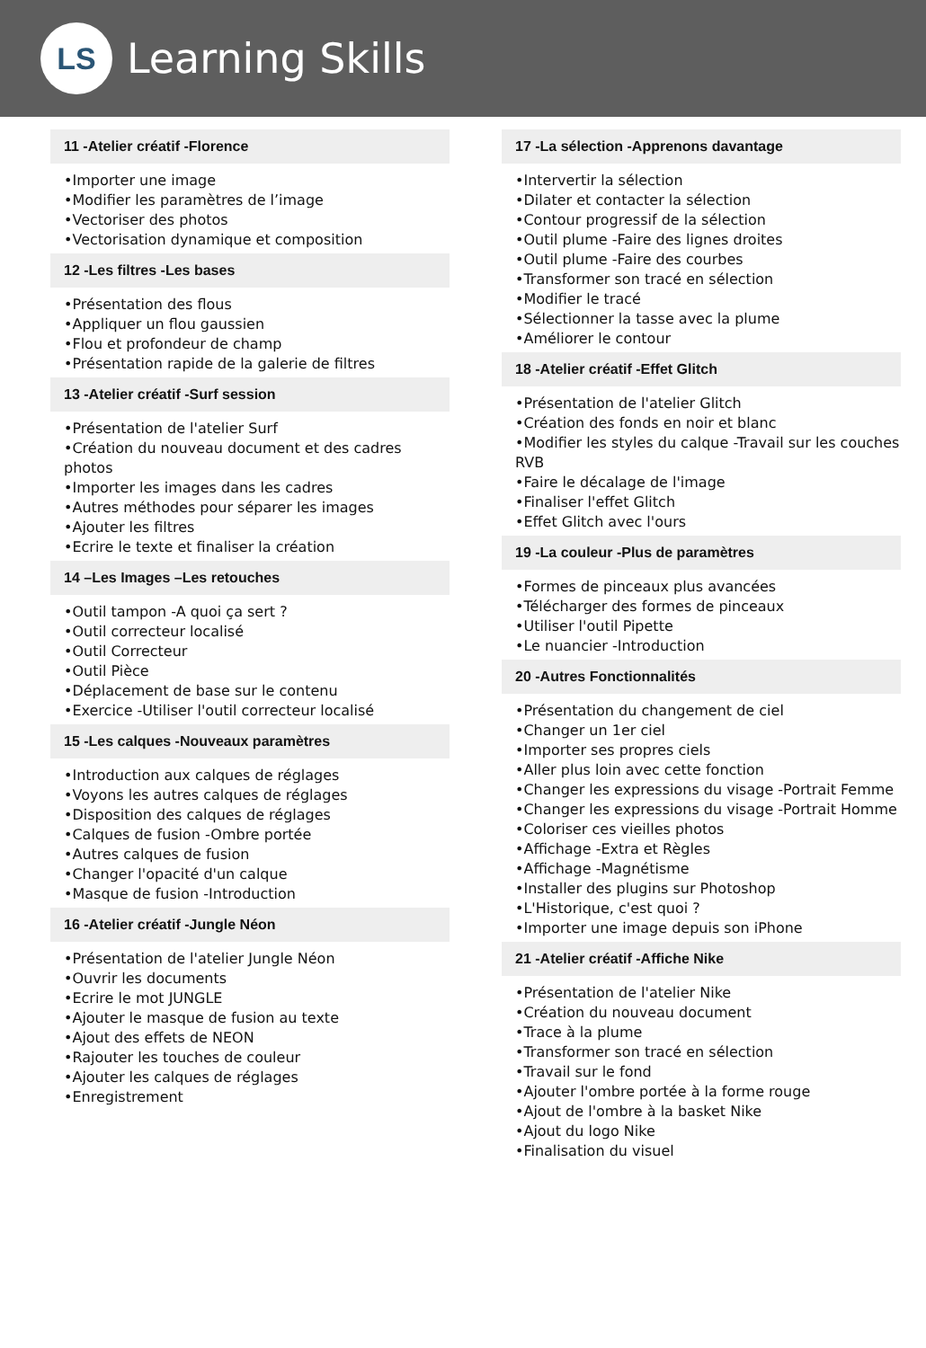LS
Learning Skills
11 -Atelier créatif -Florence
•Importer une image
•Modifier les paramètres de l’image
•Vectoriser des photos
•Vectorisation dynamique et composition
12 -Les filtres -Les bases
•Présentation des flous
•Appliquer un flou gaussien
•Flou et profondeur de champ
•Présentation rapide de la galerie de filtres
13 -Atelier créatif -Surf session
•Présentation de l'atelier Surf
•Création du nouveau document et des cadres photos
•Importer les images dans les cadres
•Autres méthodes pour séparer les images
•Ajouter les filtres
•Ecrire le texte et finaliser la création
14 –Les Images –Les retouches
•Outil tampon -A quoi ça sert ?
•Outil correcteur localisé
•Outil Correcteur
•Outil Pièce
•Déplacement de base sur le contenu
•Exercice -Utiliser l'outil correcteur localisé
15 -Les calques -Nouveaux paramètres
•Introduction aux calques de réglages
•Voyons les autres calques de réglages
•Disposition des calques de réglages
•Calques de fusion -Ombre portée
•Autres calques de fusion
•Changer l'opacité d'un calque
•Masque de fusion -Introduction
16 -Atelier créatif -Jungle Néon
•Présentation de l'atelier Jungle Néon
•Ouvrir les documents
•Ecrire le mot JUNGLE
•Ajouter le masque de fusion au texte
•Ajout des effets de NEON
•Rajouter les touches de couleur
•Ajouter les calques de réglages
•Enregistrement
17 -La sélection -Apprenons davantage
•Intervertir la sélection
•Dilater et contacter la sélection
•Contour progressif de la sélection
•Outil plume -Faire des lignes droites
•Outil plume -Faire des courbes
•Transformer son tracé en sélection
•Modifier le tracé
•Sélectionner la tasse avec la plume
•Améliorer le contour
18 -Atelier créatif -Effet Glitch
•Présentation de l'atelier Glitch
•Création des fonds en noir et blanc
•Modifier les styles du calque -Travail sur les couches RVB
•Faire le décalage de l'image
•Finaliser l'effet Glitch
•Effet Glitch avec l'ours
19 -La couleur -Plus de paramètres
•Formes de pinceaux plus avancées
•Télécharger des formes de pinceaux
•Utiliser l'outil Pipette
•Le nuancier -Introduction
20 -Autres Fonctionnalités
•Présentation du changement de ciel
•Changer un 1er ciel
•Importer ses propres ciels
•Aller plus loin avec cette fonction
•Changer les expressions du visage -Portrait Femme
•Changer les expressions du visage -Portrait Homme
•Coloriser ces vieilles photos
•Affichage -Extra et Règles
•Affichage -Magnétisme
•Installer des plugins sur Photoshop
•L'Historique, c'est quoi ?
•Importer une image depuis son iPhone
21 -Atelier créatif -Affiche Nike
•Présentation de l'atelier Nike
•Création du nouveau document
•Trace à la plume
•Transformer son tracé en sélection
•Travail sur le fond
•Ajouter l'ombre portée à la forme rouge
•Ajout de l'ombre à la basket Nike
•Ajout du logo Nike
•Finalisation du visuel